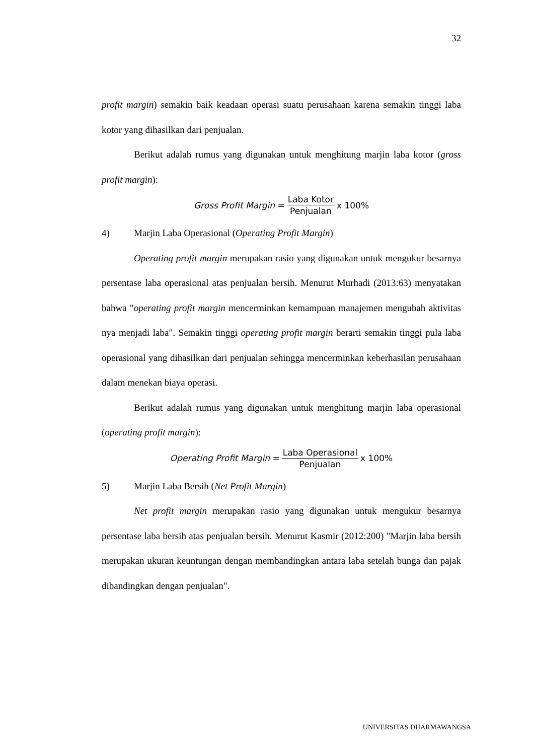32
profit margin) semakin baik keadaan operasi suatu perusahaan karena semakin tinggi laba kotor yang dihasilkan dari penjualan.
Berikut adalah rumus yang digunakan untuk menghitung marjin laba kotor (gross profit margin):
Gross Profit Margin = Laba Kotor Penjualan x 100%
4) Marjin Laba Operasional (Operating Profit Margin)
Operating profit margin merupakan rasio yang digunakan untuk mengukur besarnya persentase laba operasional atas penjualan bersih. Menurut Murhadi (2013:63) menyatakan bahwa "operating profit margin mencerminkan kemampuan manajemen mengubah aktivitas nya menjadi laba". Semakin tinggi operating profit margin berarti semakin tinggi pula laba operasional yang dihasilkan dari penjualan sehingga mencerminkan keberhasilan perusahaan dalam menekan biaya operasi.
Berikut adalah rumus yang digunakan untuk menghitung marjin laba operasional (operating profit margin):
Operating Profit Margin = Laba Operasional Penjualan x 100%
5) Marjin Laba Bersih (Net Profit Margin)
Net profit margin merupakan rasio yang digunakan untuk mengukur besarnya persentase laba bersih atas penjualan bersih. Menurut Kasmir (2012:200) "Marjin laba bersih merupakan ukuran keuntungan dengan membandingkan antara laba setelah bunga dan pajak dibandingkan dengan penjualan".
UNIVERSITAS DHARMAWANGSA